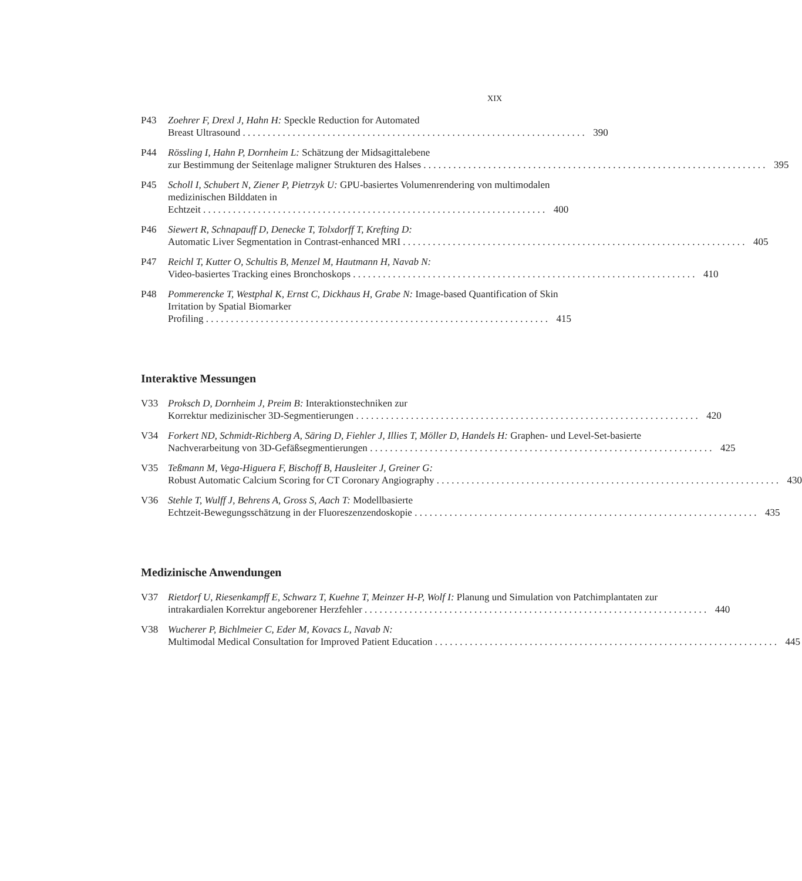XIX
P43 Zoehrer F, Drexl J, Hahn H: Speckle Reduction for Automated
Breast Ultrasound 390
P44 Rössling I, Hahn P, Dornheim L: Schätzung der Midsagittalebene
zur Bestimmung der Seitenlage maligner Strukturen des Halses 395
P45 Scholl I, Schubert N, Ziener P, Pietrzyk U: GPU-basiertes Volumenrendering von multimodalen medizinischen Bilddaten in
Echtzeit 400
P46 Siewert R, Schnapauff D, Denecke T, Tolxdorff T, Krefting D:
Automatic Liver Segmentation in Contrast-enhanced MRI 405
P47 Reichl T, Kutter O, Schultis B, Menzel M, Hautmann H, Navab N:
Video-basiertes Tracking eines Bronchoskops 410
P48 Pommerencke T, Westphal K, Ernst C, Dickhaus H, Grabe N: Image-based Quantification of Skin Irritation by Spatial Biomarker
Profiling 415
Interaktive Messungen
V33 Proksch D, Dornheim J, Preim B: Interaktionstechniken zur
Korrektur medizinischer 3D-Segmentierungen 420
V34 Forkert ND, Schmidt-Richberg A, Säring D, Fiehler J, Illies T, Möller D, Handels H: Graphen- und Level-Set-basierte
Nachverarbeitung von 3D-Gefäßsegmentierungen 425
V35 Teßmann M, Vega-Higuera F, Bischoff B, Hausleiter J, Greiner G:
Robust Automatic Calcium Scoring for CT Coronary Angiography 430
V36 Stehle T, Wulff J, Behrens A, Gross S, Aach T: Modellbasierte
Echtzeit-Bewegungsschätzung in der Fluoreszenzendoskopie 435
Medizinische Anwendungen
V37 Rietdorf U, Riesenkampff E, Schwarz T, Kuehne T, Meinzer H-P, Wolf I: Planung und Simulation von Patchimplantaten zur
intrakardialen Korrektur angeborener Herzfehler 440
V38 Wucherer P, Bichlmeier C, Eder M, Kovacs L, Navab N:
Multimodal Medical Consultation for Improved Patient Education 445